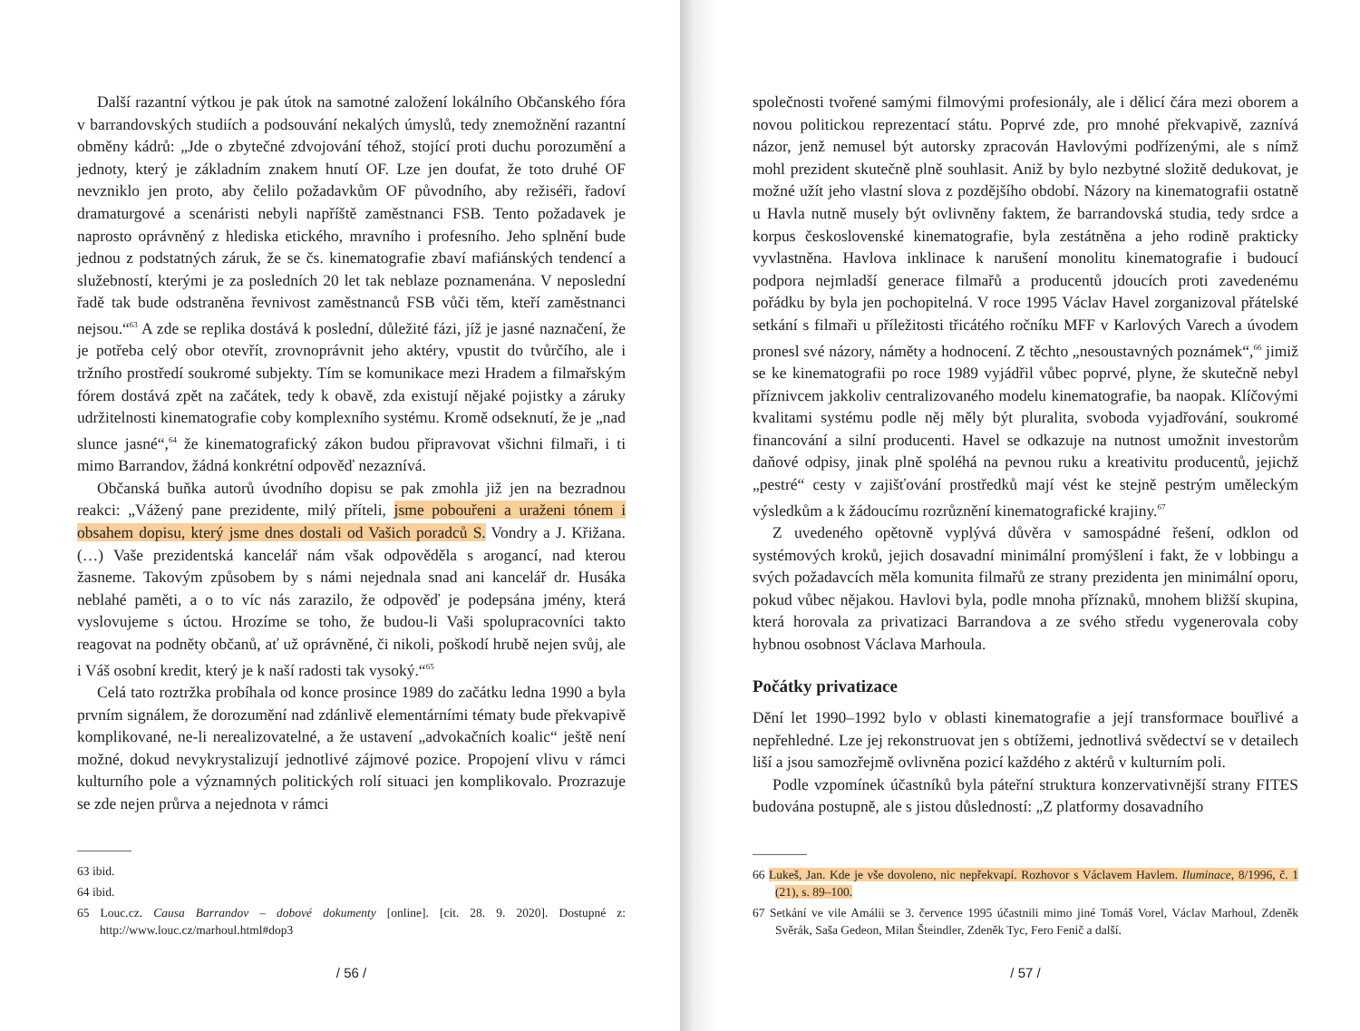Další razantní výtkou je pak útok na samotné založení lokálního Občanského fóra v barrandovských studiích a podsouvání nekalých úmyslů, tedy znemožnění razantní obměny kádrů: „Jde o zbytečné zdvojování téhož, stojící proti duchu porozumění a jednoty, který je základním znakem hnutí OF. Lze jen doufat, že toto druhé OF nevzniklo jen proto, aby čelilo požadavkům OF původního, aby režiséři, řadoví dramaturgové a scenáristi nebyli napříště zaměstnanci FSB. Tento požadavek je naprosto oprávněný z hlediska etického, mravního i profesního. Jeho splnění bude jednou z podstatných záruk, že se čs. kinematografie zbaví mafiánských tendencí a služebností, kterými je za posledních 20 let tak neblaze poznamenána. V neposlední řadě tak bude odstraněna řevnivost zaměstnanců FSB vůči těm, kteří zaměstnanci nejsou.“<sup>63</sup> A zde se replika dostává k poslední, důležité fázi, jíž je jasné naznačení, že je potřeba celý obor otevřít, zrovnoprávnit jeho aktéry, vpustit do tvůrčího, ale i tržního prostředí soukromé subjekty. Tím se komunikace mezi Hradem a filmařským fórem dostává zpět na začátek, tedy k obavě, zda existují nějaké pojistky a záruky udržitelnosti kinematografie coby komplexního systému. Kromě odseknutí, že je „nad slunce jasné“,<sup>64</sup> že kinematografický zákon budou připravovat všichni filmaři, i ti mimo Barrandov, žádná konkrétní odpověď nezaznívá.
Občanská buňka autorů úvodního dopisu se pak zmohla již jen na bezradnou reakci: „Vážený pane prezidente, milý příteli, jsme pobouřeni a uraženi tónem i obsahem dopisu, který jsme dnes dostali od Vašich poradců S. Vondry a J. Křižana. (…) Vaše prezidentská kancelář nám však odpověděla s arogancí, nad kterou žasneme. Takovým způsobem by s námi nejednala snad ani kancelář dr. Husáka neblahé paměti, a o to víc nás zarazilo, že odpověď je podepsána jmény, která vyslovujeme s úctou. Hrozíme se toho, že budou-li Vaši spolupracovníci takto reagovat na podněty občanů, ať už oprávněné, či nikoli, poškodí hrubě nejen svůj, ale i Váš osobní kredit, který je k naší radosti tak vysoký.“<sup>65</sup>
Celá tato roztržka probíhala od konce prosince 1989 do začátku ledna 1990 a byla prvním signálem, že dorozumění nad zdánlivě elementárními tématy bude překvapivě komplikované, ne-li nerealizovatelné, a že ustavení „advokačních koalic“ ještě není možné, dokud nevykrystalizují jednotlivé zájmové pozice. Propojení vlivu v rámci kulturního pole a významných politických rolí situaci jen komplikovalo. Prozrazuje se zde nejen průrva a nejednota v rámci
63 ibid.
64 ibid.
65 Louc.cz. Causa Barrandov – dobové dokumenty [online]. [cit. 28. 9. 2020]. Dostupné z: http://www.louc.cz/marhoul.html#dop3
/ 56 /
společnosti tvořené samými filmovými profesionály, ale i dělicí čára mezi oborem a novou politickou reprezentací státu. Poprvé zde, pro mnohé překvapivě, zaznívá názor, jenž nemusel být autorsky zpracován Havlovými podřízenými, ale s nímž mohl prezident skutečně plně souhlasit. Aniž by bylo nezbytné složitě dedukovat, je možné užít jeho vlastní slova z pozdějšího období. Názory na kinematografii ostatně u Havla nutně musely být ovlivněny faktem, že barrandovská studia, tedy srdce a korpus československé kinematografie, byla zestátněna a jeho rodině prakticky vyvlastněna. Havlova inklinace k narušení monolitu kinematografie i budoucí podpora nejmladší generace filmařů a producentů jdoucích proti zavedenému pořádku by byla jen pochopitelná. V roce 1995 Václav Havel zorganizoval přátelské setkání s filmaři u příležitosti třicátého ročníku MFF v Karlových Varech a úvodem pronesl své názory, náměty a hodnocení. Z těchto „nesoustavných poznámek“,<sup>66</sup> jimiž se ke kinematografii po roce 1989 vyjádřil vůbec poprvé, plyne, že skutečně nebyl příznivcem jakkoliv centralizovaného modelu kinematografie, ba naopak. Klíčovými kvalitami systému podle něj měly být pluralita, svoboda vyjadřování, soukromé financování a silní producenti. Havel se odkazuje na nutnost umožnit investorům daňové odpisy, jinak plně spoléhá na pevnou ruku a kreativitu producentů, jejichž „pestré“ cesty v zajišťování prostředků mají vést ke stejně pestrým uměleckým výsledkům a k žádoucímu rozrůznění kinematografické krajiny.<sup>67</sup>
Z uvedeného opětovně vyplývá důvěra v samospádné řešení, odklon od systémových kroků, jejich dosavadní minimální promýšlení i fakt, že v lobbingu a svých požadavcích měla komunita filmařů ze strany prezidenta jen minimální oporu, pokud vůbec nějakou. Havlovi byla, podle mnoha příznaků, mnohem bližší skupina, která horovala za privatizaci Barrandova a ze svého středu vygenerovala coby hybnou osobnost Václava Marhoula.
Počátky privatizace
Dění let 1990–1992 bylo v oblasti kinematografie a její transformace bouřlivé a nepřehledné. Lze jej rekonstruovat jen s obtížemi, jednotlivá svědectví se v detailech liší a jsou samozřejmě ovlivněna pozicí každého z aktérů v kulturním poli.
Podle vzpomínek účastníků byla páteřní struktura konzervativnější strany FITES budována postupně, ale s jistou důsledností: „Z platformy dosavadního
66 Lukeš, Jan. Kde je vše dovoleno, nic nepřekvapí. Rozhovor s Václavem Havlem. Iluminace, 8/1996, č. 1 (21), s. 89–100.
67 Setkání ve vile Amálii se 3. července 1995 účastnili mimo jiné Tomáš Vorel, Václav Marhoul, Zdeněk Svěrák, Saša Gedeon, Milan Šteindler, Zdeněk Tyc, Fero Fenič a další.
/ 57 /